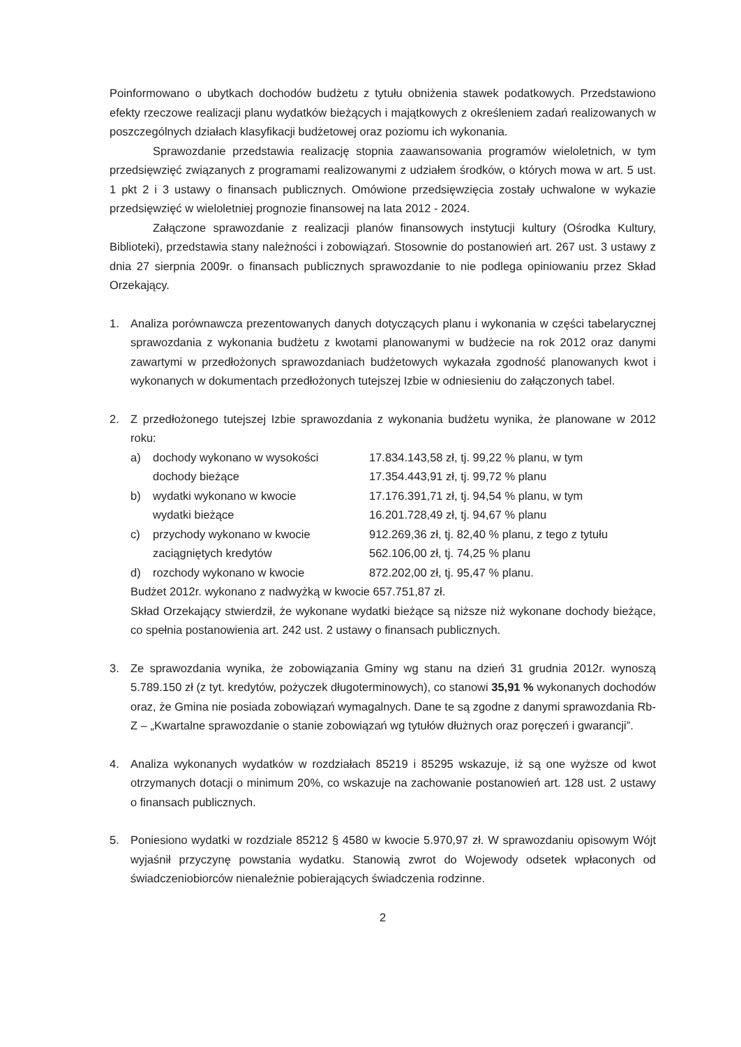Poinformowano o ubytkach dochodów budżetu z tytułu obniżenia stawek podatkowych. Przedstawiono efekty rzeczowe realizacji planu wydatków bieżących i majątkowych z określeniem zadań realizowanych w poszczególnych działach klasyfikacji budżetowej oraz poziomu ich wykonania.
Sprawozdanie przedstawia realizację stopnia zaawansowania programów wieloletnich, w tym przedsięwzięć związanych z programami realizowanymi z udziałem środków, o których mowa w art. 5 ust. 1 pkt 2 i 3 ustawy o finansach publicznych. Omówione przedsięwzięcia zostały uchwalone w wykazie przedsięwzięć w wieloletniej prognozie finansowej na lata 2012 - 2024.
Załączone sprawozdanie z realizacji planów finansowych instytucji kultury (Ośrodka Kultury, Biblioteki), przedstawia stany należności i zobowiązań. Stosownie do postanowień art. 267 ust. 3 ustawy z dnia 27 sierpnia 2009r. o finansach publicznych sprawozdanie to nie podlega opiniowaniu przez Skład Orzekający.
1. Analiza porównawcza prezentowanych danych dotyczących planu i wykonania w części tabelarycznej sprawozdania z wykonania budżetu z kwotami planowanymi w budżecie na rok 2012 oraz danymi zawartymi w przedłożonych sprawozdaniach budżetowych wykazała zgodność planowanych kwot i wykonanych w dokumentach przedłożonych tutejszej Izbie w odniesieniu do załączonych tabel.
2. Z przedłożonego tutejszej Izbie sprawozdania z wykonania budżetu wynika, że planowane w 2012 roku:
a) dochody wykonano w wysokości
dochody bieżące
17.834.143,58 zł, tj. 99,22 % planu, w tym
17.354.443,91 zł, tj. 99,72 % planu
b) wydatki wykonano w kwocie
wydatki bieżące
17.176.391,71 zł, tj. 94,54 % planu, w tym
16.201.728,49 zł, tj. 94,67 % planu
c) przychody wykonano w kwocie
zaciągniętych kredytów
912.269,36 zł, tj. 82,40 % planu, z tego z tytułu
562.106,00 zł, tj. 74,25 % planu
d) rozchody wykonano w kwocie 872.202,00 zł, tj. 95,47 % planu.
Budżet 2012r. wykonano z nadwyżką w kwocie 657.751,87 zł.
Skład Orzekający stwierdził, że wykonane wydatki bieżące są niższe niż wykonane dochody bieżące, co spełnia postanowienia art. 242 ust. 2 ustawy o finansach publicznych.
3. Ze sprawozdania wynika, że zobowiązania Gminy wg stanu na dzień 31 grudnia 2012r. wynoszą 5.789.150 zł (z tyt. kredytów, pożyczek długoterminowych), co stanowi 35,91 % wykonanych dochodów oraz, że Gmina nie posiada zobowiązań wymagalnych. Dane te są zgodne z danymi sprawozdania Rb-Z – „Kwartalne sprawozdanie o stanie zobowiązań wg tytułów dłużnych oraz poręczeń i gwarancji”.
4. Analiza wykonanych wydatków w rozdziałach 85219 i 85295 wskazuje, iż są one wyższe od kwot otrzymanych dotacji o minimum 20%, co wskazuje na zachowanie postanowień art. 128 ust. 2 ustawy o finansach publicznych.
5. Poniesiono wydatki w rozdziale 85212 § 4580 w kwocie 5.970,97 zł. W sprawozdaniu opisowym Wójt wyjaśnił przyczynę powstania wydatku. Stanowią zwrot do Wojewody odsetek wpłaconych od świadczeniobiorców nienależnie pobierających świadczenia rodzinne.
2